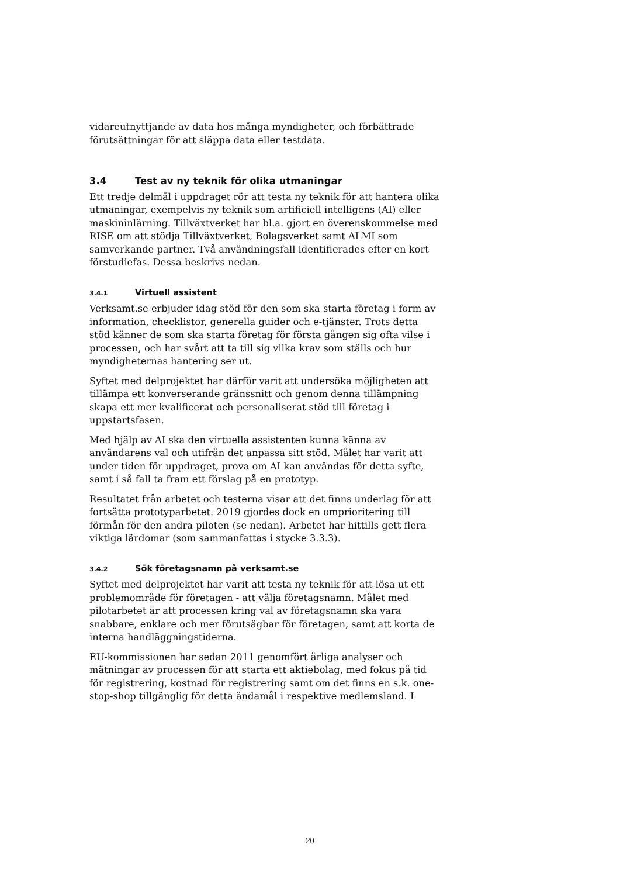vidareutnyttjande av data hos många myndigheter, och förbättrade förutsättningar för att släppa data eller testdata.
3.4 Test av ny teknik för olika utmaningar
Ett tredje delmål i uppdraget rör att testa ny teknik för att hantera olika utmaningar, exempelvis ny teknik som artificiell intelligens (AI) eller maskininlärning. Tillväxtverket har bl.a. gjort en överenskommelse med RISE om att stödja Tillväxtverket, Bolagsverket samt ALMI som samverkande partner. Två användningsfall identifierades efter en kort förstudiefas. Dessa beskrivs nedan.
3.4.1 Virtuell assistent
Verksamt.se erbjuder idag stöd för den som ska starta företag i form av information, checklistor, generella guider och e-tjänster. Trots detta stöd känner de som ska starta företag för första gången sig ofta vilse i processen, och har svårt att ta till sig vilka krav som ställs och hur myndigheternas hantering ser ut.
Syftet med delprojektet har därför varit att undersöka möjligheten att tillämpa ett konverserande gränssnitt och genom denna tillämpning skapa ett mer kvalificerat och personaliserat stöd till företag i uppstartsfasen.
Med hjälp av AI ska den virtuella assistenten kunna känna av användarens val och utifrån det anpassa sitt stöd. Målet har varit att under tiden för uppdraget, prova om AI kan användas för detta syfte, samt i så fall ta fram ett förslag på en prototyp.
Resultatet från arbetet och testerna visar att det finns underlag för att fortsätta prototyparbetet. 2019 gjordes dock en omprioritering till förmån för den andra piloten (se nedan). Arbetet har hittills gett flera viktiga lärdomar (som sammanfattas i stycke 3.3.3).
3.4.2 Sök företagsnamn på verksamt.se
Syftet med delprojektet har varit att testa ny teknik för att lösa ut ett problemområde för företagen - att välja företagsnamn. Målet med pilotarbetet är att processen kring val av företagsnamn ska vara snabbare, enklare och mer förutsägbar för företagen, samt att korta de interna handläggningstiderna.
EU-kommissionen har sedan 2011 genomfört årliga analyser och mätningar av processen för att starta ett aktiebolag, med fokus på tid för registrering, kostnad för registrering samt om det finns en s.k. one-stop-shop tillgänglig för detta ändamål i respektive medlemsland. I
20